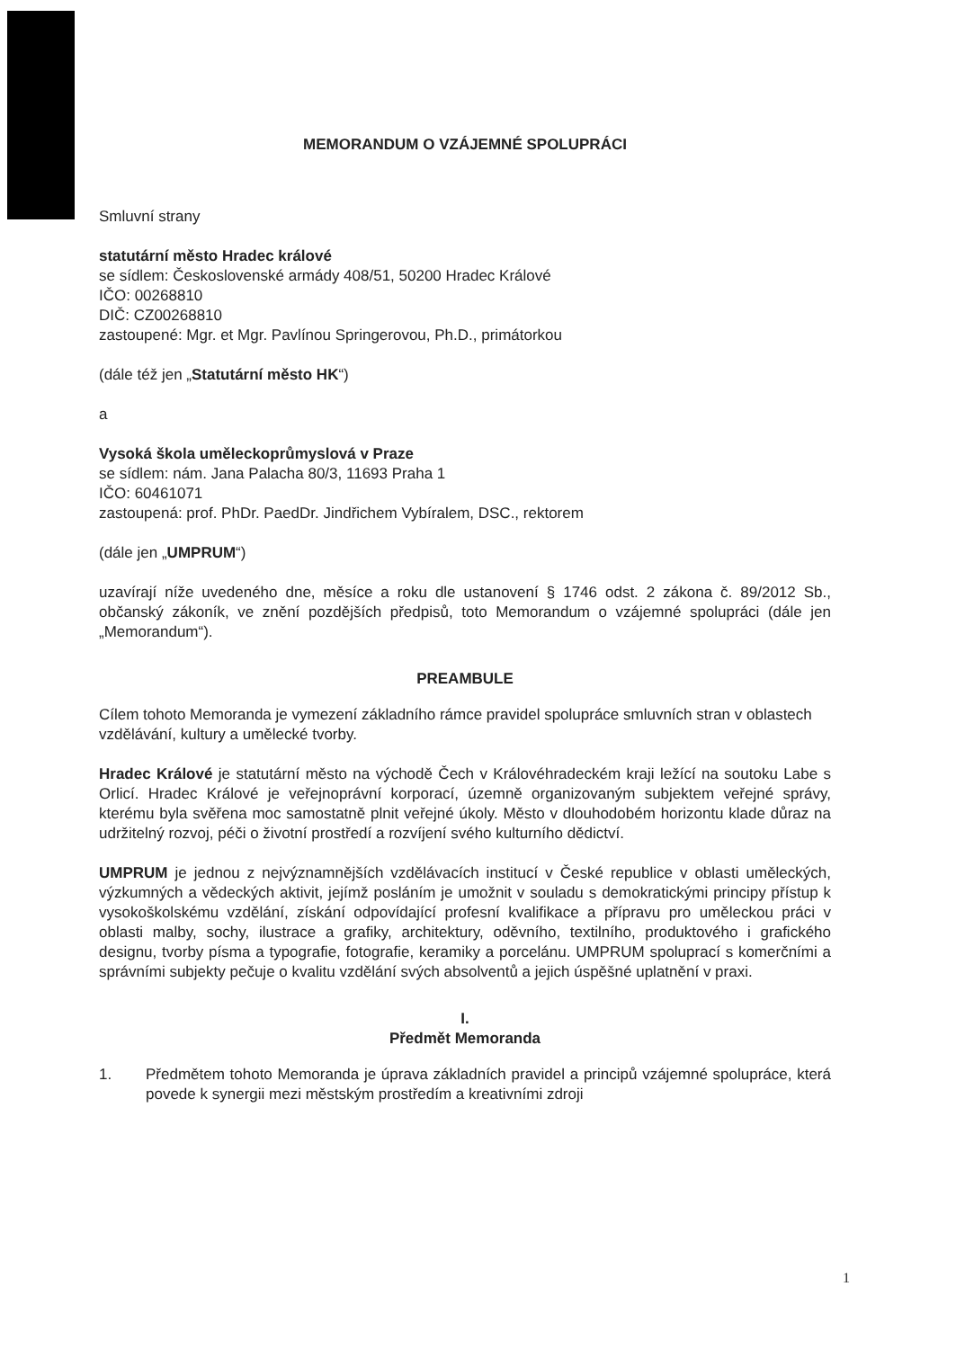MEMORANDUM O VZÁJEMNÉ SPOLUPRÁCI
Smluvní strany
statutární město Hradec králové
se sídlem: Československé armády 408/51, 50200 Hradec Králové
IČO: 00268810
DIČ: CZ00268810
zastoupené: Mgr. et Mgr. Pavlínou Springerovou, Ph.D., primátorkou
(dále též jen „Statutární město HK“)
a
Vysoká škola uměleckoprůmyslová v Praze
se sídlem: nám. Jana Palacha 80/3, 11693 Praha 1
IČO: 60461071
zastoupená: prof. PhDr. PaedDr. Jindřichem Vybíralem, DSC., rektorem
(dále jen „UMPRUM“)
uzavírají níže uvedeného dne, měsíce a roku dle ustanovení § 1746 odst. 2 zákona č. 89/2012 Sb., občanský zákoník, ve znění pozdějších předpisů, toto Memorandum o vzájemné spolupráci (dále jen „Memorandum“).
PREAMBULE
Cílem tohoto Memoranda je vymezení základního rámce pravidel spolupráce smluvních stran v oblastech vzdělávání, kultury a umělecké tvorby.
Hradec Králové je statutární město na východě Čech v Královéhradeckém kraji ležící na soutoku Labe s Orlicí. Hradec Králové je veřejnoprávní korporací, územně organizovaným subjektem veřejné správy, kterému byla svěřena moc samostatně plnit veřejné úkoly. Město v dlouhodobém horizontu klade důraz na udržitelný rozvoj, péči o životní prostředí a rozvíjení svého kulturního dědictví.
UMPRUM je jednou z nejvýznamnějších vzdělávacích institucí v České republice v oblasti uměleckých, výzkumných a vědeckých aktivit, jejímž posláním je umožnit v souladu s demokratickými principy přístup k vysokoškolskému vzdělání, získání odpovídající profesní kvalifikace a přípravu pro uměleckou práci v oblasti malby, sochy, ilustrace a grafiky, architektury, oděvního, textilního, produktového i grafického designu, tvorby písma a typografie, fotografie, keramiky a porcelánu. UMPRUM spoluprací s komerčními a správními subjekty pečuje o kvalitu vzdělání svých absolventů a jejich úspěšné uplatnění v praxi.
I.
Předmět Memoranda
1. Předmětem tohoto Memoranda je úprava základních pravidel a principů vzájemné spolupráce, která povede k synergii mezi městským prostředím a kreativními zdroji
1